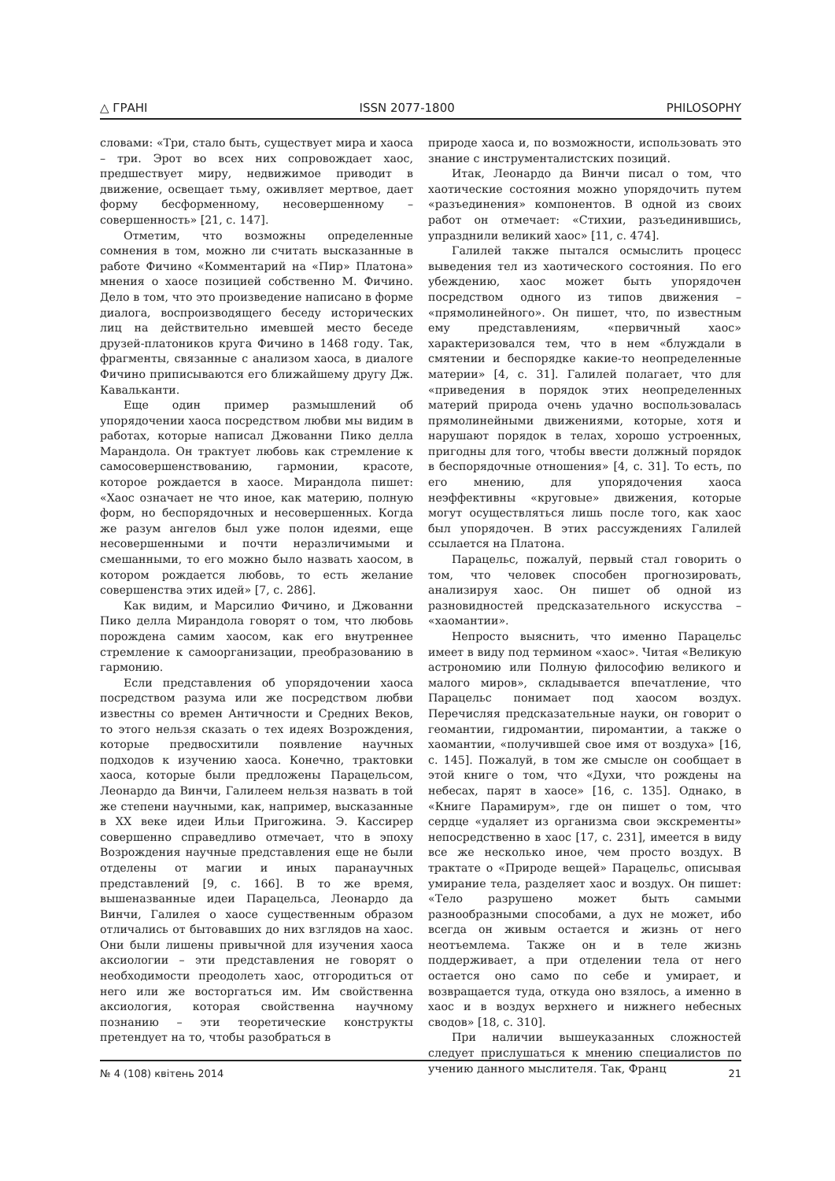△ ГРАНІ ISSN 2077-1800 PHILOSOPHY
словами: «Три, стало быть, существует мира и хаоса – три. Эрот во всех них сопровождает хаос, предшествует миру, недвижимое приводит в движение, освещает тьму, оживляет мертвое, дает форму бесформенному, несовершенному – совершенность» [21, с. 147].
Отметим, что возможны определенные сомнения в том, можно ли считать высказанные в работе Фичино «Комментарий на «Пир» Платона» мнения о хаосе позицией собственно М. Фичино. Дело в том, что это произведение написано в форме диалога, воспроизводящего беседу исторических лиц на действительно имевшей место беседе друзей-платоников круга Фичино в 1468 году. Так, фрагменты, связанные с анализом хаоса, в диалоге Фичино приписываются его ближайшему другу Дж. Кавальканти.
Еще один пример размышлений об упорядочении хаоса посредством любви мы видим в работах, которые написал Джованни Пико делла Марандола. Он трактует любовь как стремление к самосовершенствованию, гармонии, красоте, которое рождается в хаосе. Мирандола пишет: «Хаос означает не что иное, как материю, полную форм, но беспорядочных и несовершенных. Когда же разум ангелов был уже полон идеями, еще несовершенными и почти неразличимыми и смешанными, то его можно было назвать хаосом, в котором рождается любовь, то есть желание совершенства этих идей» [7, с. 286].
Как видим, и Марсилио Фичино, и Джованни Пико делла Мирандола говорят о том, что любовь порождена самим хаосом, как его внутреннее стремление к самоорганизации, преобразованию в гармонию.
Если представления об упорядочении хаоса посредством разума или же посредством любви известны со времен Античности и Средних Веков, то этого нельзя сказать о тех идеях Возрождения, которые предвосхитили появление научных подходов к изучению хаоса. Конечно, трактовки хаоса, которые были предложены Парацельсом, Леонардо да Винчи, Галилеем нельзя назвать в той же степени научными, как, например, высказанные в XX веке идеи Ильи Пригожина. Э. Кассирер совершенно справедливо отмечает, что в эпоху Возрождения научные представления еще не были отделены от магии и иных паранаучных представлений [9, с. 166]. В то же время, вышеназванные идеи Парацельса, Леонардо да Винчи, Галилея о хаосе существенным образом отличались от бытовавших до них взглядов на хаос. Они были лишены привычной для изучения хаоса аксиологии – эти представления не говорят о необходимости преодолеть хаос, отгородиться от него или же восторгаться им. Им свойственна аксиология, которая свойственна научному познанию – эти теоретические конструкты претендует на то, чтобы разобраться в
природе хаоса и, по возможности, использовать это знание с инструменталистских позиций.
Итак, Леонардо да Винчи писал о том, что хаотические состояния можно упорядочить путем «разъединения» компонентов. В одной из своих работ он отмечает: «Стихии, разъединившись, упразднили великий хаос» [11, с. 474].
Галилей также пытался осмыслить процесс выведения тел из хаотического состояния. По его убеждению, хаос может быть упорядочен посредством одного из типов движения – «прямолинейного». Он пишет, что, по известным ему представлениям, «первичный хаос» характеризовался тем, что в нем «блуждали в смятении и беспорядке какие-то неопределенные материи» [4, с. 31]. Галилей полагает, что для «приведения в порядок этих неопределенных материй природа очень удачно воспользовалась прямолинейными движениями, которые, хотя и нарушают порядок в телах, хорошо устроенных, пригодны для того, чтобы ввести должный порядок в беспорядочные отношения» [4, с. 31]. То есть, по его мнению, для упорядочения хаоса неэффективны «круговые» движения, которые могут осуществляться лишь после того, как хаос был упорядочен. В этих рассуждениях Галилей ссылается на Платона.
Парацельс, пожалуй, первый стал говорить о том, что человек способен прогнозировать, анализируя хаос. Он пишет об одной из разновидностей предсказательного искусства – «хаомантии».
Непросто выяснить, что именно Парацельс имеет в виду под термином «хаос». Читая «Великую астрономию или Полную философию великого и малого миров», складывается впечатление, что Парацельс понимает под хаосом воздух. Перечисляя предсказательные науки, он говорит о геомантии, гидромантии, пиромантии, а также о хаомантии, «получившей свое имя от воздуха» [16, с. 145]. Пожалуй, в том же смысле он сообщает в этой книге о том, что «Духи, что рождены на небесах, парят в хаосе» [16, с. 135]. Однако, в «Книге Парамирум», где он пишет о том, что сердце «удаляет из организма свои экскременты» непосредственно в хаос [17, с. 231], имеется в виду все же несколько иное, чем просто воздух. В трактате о «Природе вещей» Парацельс, описывая умирание тела, разделяет хаос и воздух. Он пишет: «Тело разрушено может быть самыми разнообразными способами, а дух не может, ибо всегда он живым остается и жизнь от него неотъемлема. Также он и в теле жизнь поддерживает, а при отделении тела от него остается оно само по себе и умирает, и возвращается туда, откуда оно взялось, а именно в хаос и в воздух верхнего и нижнего небесных сводов» [18, с. 310].
При наличии вышеуказанных сложностей следует прислушаться к мнению специалистов по учению данного мыслителя. Так, Франц
№ 4 (108) квітень 2014 21